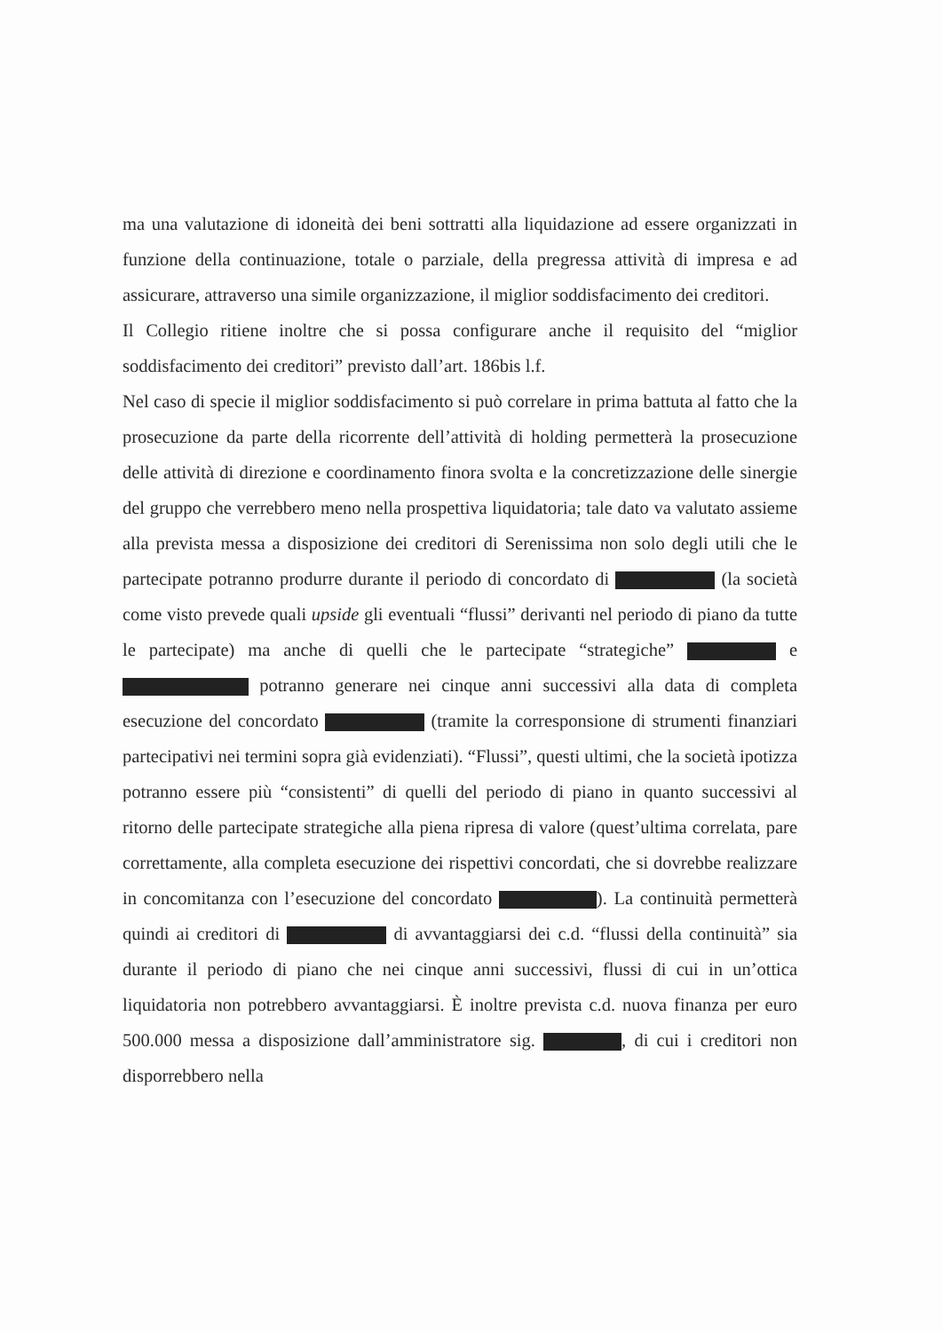ma una valutazione di idoneità dei beni sottratti alla liquidazione ad essere organizzati in funzione della continuazione, totale o parziale, della pregressa attività di impresa e ad assicurare, attraverso una simile organizzazione, il miglior soddisfacimento dei creditori.
Il Collegio ritiene inoltre che si possa configurare anche il requisito del “miglior soddisfacimento dei creditori” previsto dall’art. 186bis l.f.
Nel caso di specie il miglior soddisfacimento si può correlare in prima battuta al fatto che la prosecuzione da parte della ricorrente dell’attività di holding permetterà la prosecuzione delle attività di direzione e coordinamento finora svolta e la concretizzazione delle sinergie del gruppo che verrebbero meno nella prospettiva liquidatoria; tale dato va valutato assieme alla prevista messa a disposizione dei creditori di Serenissima non solo degli utili che le partecipate potranno produrre durante il periodo di concordato di (la società come visto prevede quali upside gli eventuali “flussi” derivanti nel periodo di piano da tutte le partecipate) ma anche di quelli che le partecipate “strategiche” e potranno generare nei cinque anni successivi alla data di completa esecuzione del concordato (tramite la corresponsione di strumenti finanziari partecipativi nei termini sopra già evidenziati). “Flussi”, questi ultimi, che la società ipotizza potranno essere più “consistenti” di quelli del periodo di piano in quanto successivi al ritorno delle partecipate strategiche alla piena ripresa di valore (quest’ultima correlata, pare correttamente, alla completa esecuzione dei rispettivi concordati, che si dovrebbe realizzare in concomitanza con l’esecuzione del concordato ). La continuità permetterà quindi ai creditori di di avvantaggiarsi dei c.d. “flussi della continuità” sia durante il periodo di piano che nei cinque anni successivi, flussi di cui in un’ottica liquidatoria non potrebbero avvantaggiarsi. È inoltre prevista c.d. nuova finanza per euro 500.000 messa a disposizione dall’amministratore sig. , di cui i creditori non disporrebbero nella